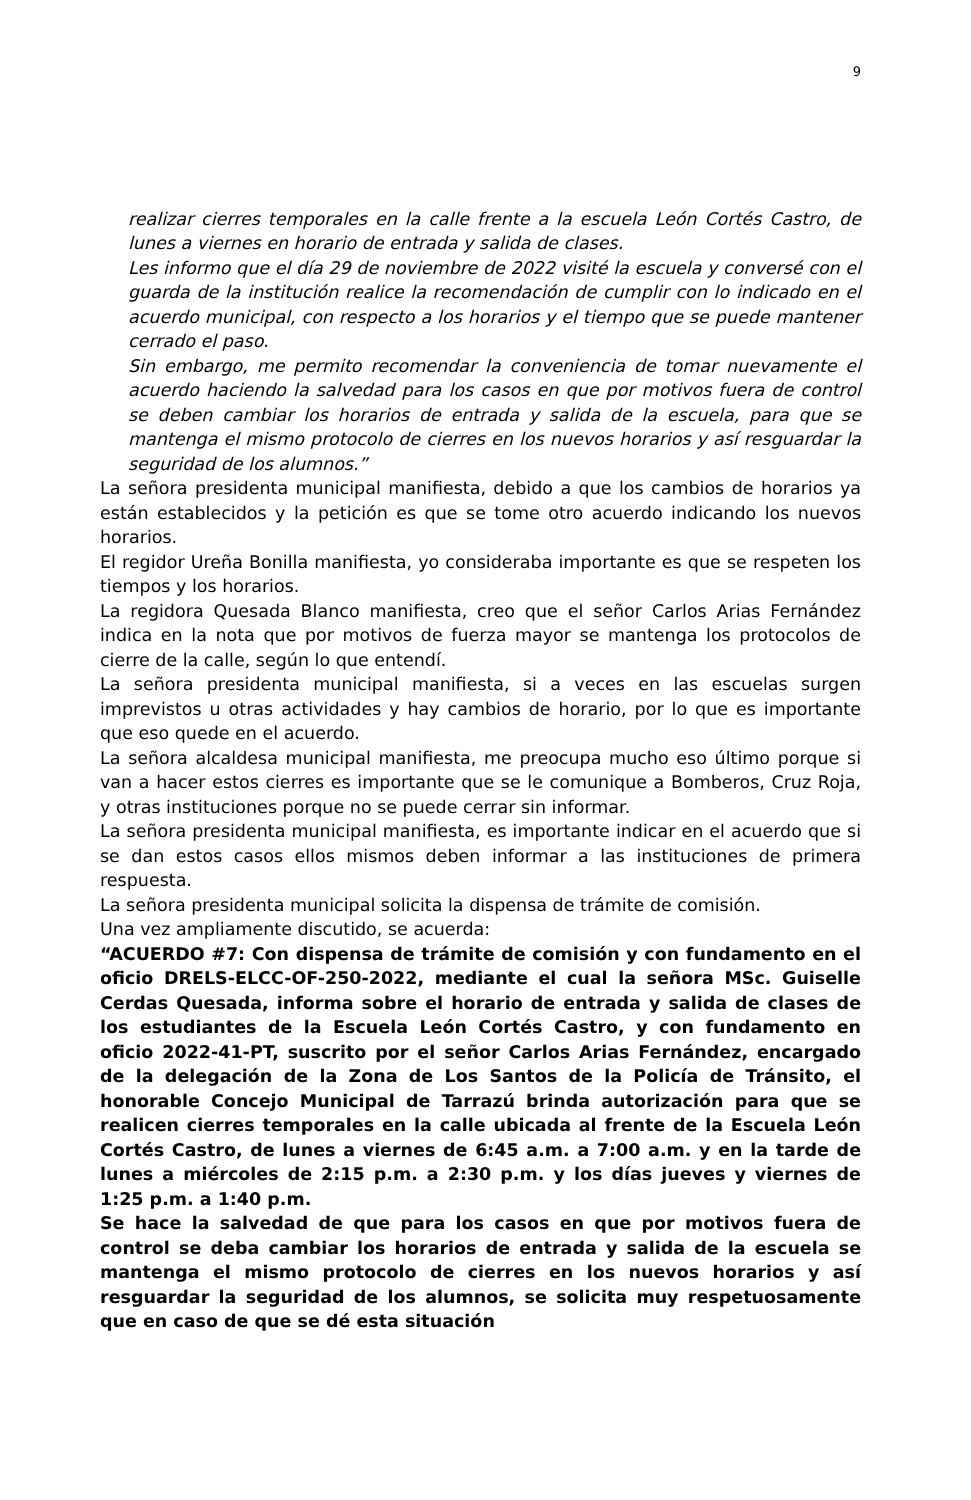9
realizar cierres temporales en la calle frente a la escuela León Cortés Castro, de lunes a viernes en horario de entrada y salida de clases.
Les informo que el día 29 de noviembre de 2022 visité la escuela y conversé con el guarda de la institución realice la recomendación de cumplir con lo indicado en el acuerdo municipal, con respecto a los horarios y el tiempo que se puede mantener cerrado el paso.
Sin embargo, me permito recomendar la conveniencia de tomar nuevamente el acuerdo haciendo la salvedad para los casos en que por motivos fuera de control se deben cambiar los horarios de entrada y salida de la escuela, para que se mantenga el mismo protocolo de cierres en los nuevos horarios y así resguardar la seguridad de los alumnos.”
La señora presidenta municipal manifiesta, debido a que los cambios de horarios ya están establecidos y la petición es que se tome otro acuerdo indicando los nuevos horarios.
El regidor Ureña Bonilla manifiesta, yo consideraba importante es que se respeten los tiempos y los horarios.
La regidora Quesada Blanco manifiesta, creo que el señor Carlos Arias Fernández indica en la nota que por motivos de fuerza mayor se mantenga los protocolos de cierre de la calle, según lo que entendí.
La señora presidenta municipal manifiesta, si a veces en las escuelas surgen imprevistos u otras actividades y hay cambios de horario, por lo que es importante que eso quede en el acuerdo.
La señora alcaldesa municipal manifiesta, me preocupa mucho eso último porque si van a hacer estos cierres es importante que se le comunique a Bomberos, Cruz Roja, y otras instituciones porque no se puede cerrar sin informar.
La señora presidenta municipal manifiesta, es importante indicar en el acuerdo que si se dan estos casos ellos mismos deben informar a las instituciones de primera respuesta.
La señora presidenta municipal solicita la dispensa de trámite de comisión.
Una vez ampliamente discutido, se acuerda:
“ACUERDO #7: Con dispensa de trámite de comisión y con fundamento en el oficio DRELS-ELCC-OF-250-2022, mediante el cual la señora MSc. Guiselle Cerdas Quesada, informa sobre el horario de entrada y salida de clases de los estudiantes de la Escuela León Cortés Castro, y con fundamento en oficio 2022-41-PT, suscrito por el señor Carlos Arias Fernández, encargado de la delegación de la Zona de Los Santos de la Policía de Tránsito, el honorable Concejo Municipal de Tarrazú brinda autorización para que se realicen cierres temporales en la calle ubicada al frente de la Escuela León Cortés Castro, de lunes a viernes de 6:45 a.m. a 7:00 a.m. y en la tarde de lunes a miércoles de 2:15 p.m. a 2:30 p.m. y los días jueves y viernes de 1:25 p.m. a 1:40 p.m.
Se hace la salvedad de que para los casos en que por motivos fuera de control se deba cambiar los horarios de entrada y salida de la escuela se mantenga el mismo protocolo de cierres en los nuevos horarios y así resguardar la seguridad de los alumnos, se solicita muy respetuosamente que en caso de que se dé esta situación